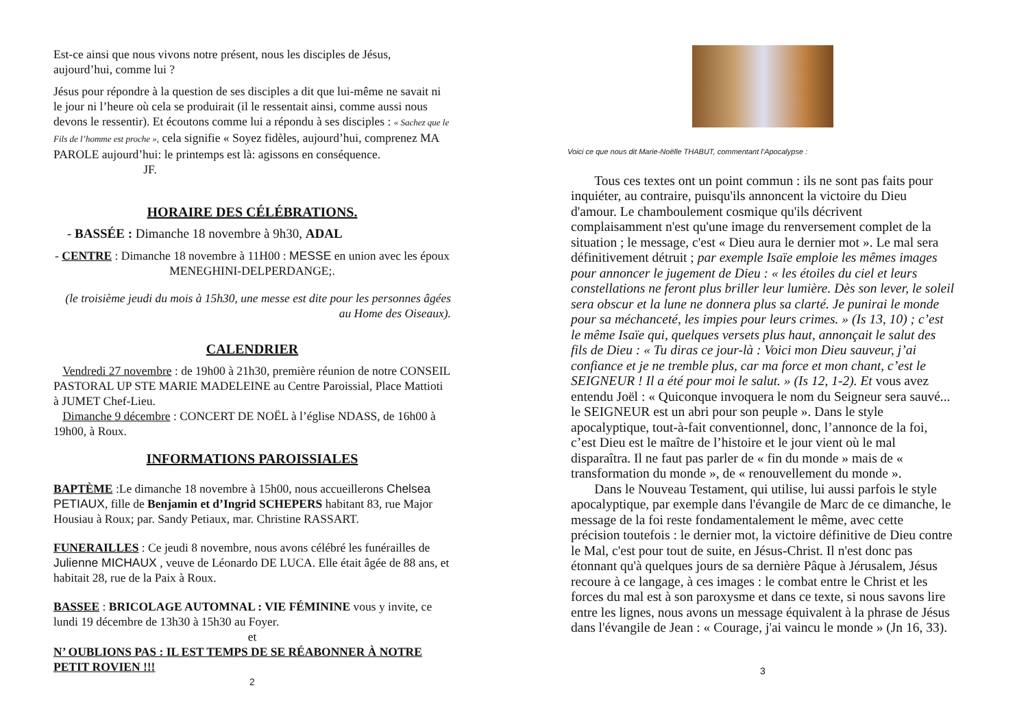Est-ce ainsi que nous vivons notre présent, nous les disciples de Jésus, aujourd’hui, comme lui ?
Jésus pour répondre à la question de ses disciples a dit que lui-même ne savait ni le jour ni l’heure où cela se produirait (il le ressentait ainsi, comme aussi nous devons le ressentir). Et écoutons comme lui a répondu à ses disciples : « Sachez que le Fils de l’homme est proche », cela signifie « Soyez fidèles, aujourd’hui, comprenez MA PAROLE aujourd’hui: le printemps est là: agissons en conséquence. JF.
HORAIRE DES CÉLÉBRATIONS.
- BASSÉE : Dimanche 18 novembre à 9h30, ADAL
- CENTRE : Dimanche 18 novembre à 11H00 : MESSE en union avec les époux MENEGHINI-DELPERDANGE;.
(le troisième jeudi du mois à 15h30, une messe est dite pour les personnes âgées au Home des Oiseaux).
CALENDRIER
Vendredi 27 novembre : de 19h00 à 21h30, première réunion de notre CONSEIL PASTORAL UP STE MARIE MADELEINE au Centre Paroissial, Place Mattioti à JUMET Chef-Lieu.
Dimanche 9 décembre : CONCERT DE NOËL à l’église NDASS, de 16h00 à 19h00, à Roux.
INFORMATIONS PAROISSIALES
BAPTÈME :Le dimanche 18 novembre à 15h00, nous accueillerons Chelsea PETIAUX, fille de Benjamin et d’Ingrid SCHEPERS habitant 83, rue Major Housiau à Roux; par. Sandy Petiaux, mar. Christine RASSART.
FUNERAILLES : Ce jeudi 8 novembre, nous avons célébré les funérailles de Julienne MICHAUX , veuve de Léonardo DE LUCA. Elle était âgée de 88 ans, et habitait 28, rue de la Paix à Roux.
BASSEE : BRICOLAGE AUTOMNAL : VIE FÉMININE vous y invite, ce lundi 19 décembre de 13h30 à 15h30 au Foyer.
et
N’ OUBLIONS PAS : IL EST TEMPS DE SE RÉABONNER À NOTRE PETIT ROVIEN !!!
2
Voici ce que nous dit Marie-Noëlle THABUT, commentant l’Apocalypse :
Tous ces textes ont un point commun : ils ne sont pas faits pour inquiéter, au contraire, puisqu'ils annoncent la victoire du Dieu d'amour. Le chamboulement cosmique qu'ils décrivent complaisamment n'est qu'une image du renversement complet de la situation ; le message, c'est « Dieu aura le dernier mot ». Le mal sera définitivement détruit ; par exemple Isaïe emploie les mêmes images pour annoncer le jugement de Dieu : « les étoiles du ciel et leurs constellations ne feront plus briller leur lumière. Dès son lever, le soleil sera obscur et la lune ne donnera plus sa clarté. Je punirai le monde pour sa méchanceté, les impies pour leurs crimes. » (Is 13, 10) ; c’est le même Isaïe qui, quelques versets plus haut, annonçait le salut des fils de Dieu : « Tu diras ce jour-là : Voici mon Dieu sauveur, j’ai confiance et je ne tremble plus, car ma force et mon chant, c’est le SEIGNEUR ! Il a été pour moi le salut. » (Is 12, 1-2). Et vous avez entendu Joël : « Quiconque invoquera le nom du Seigneur sera sauvé... le SEIGNEUR est un abri pour son peuple ». Dans le style apocalyptique, tout-à-fait conventionnel, donc, l’annonce de la foi, c’est Dieu est le maître de l’histoire et le jour vient où le mal disparaîtra. Il ne faut pas parler de « fin du monde » mais de « transformation du monde », de « renouvellement du monde ».
Dans le Nouveau Testament, qui utilise, lui aussi parfois le style apocalyptique, par exemple dans l'évangile de Marc de ce dimanche, le message de la foi reste fondamentalement le même, avec cette précision toutefois : le dernier mot, la victoire définitive de Dieu contre le Mal, c'est pour tout de suite, en Jésus-Christ. Il n'est donc pas étonnant qu'à quelques jours de sa dernière Pâque à Jérusalem, Jésus recoure à ce langage, à ces images : le combat entre le Christ et les forces du mal est à son paroxysme et dans ce texte, si nous savons lire entre les lignes, nous avons un message équivalent à la phrase de Jésus dans l'évangile de Jean : « Courage, j'ai vaincu le monde » (Jn 16, 33).
3